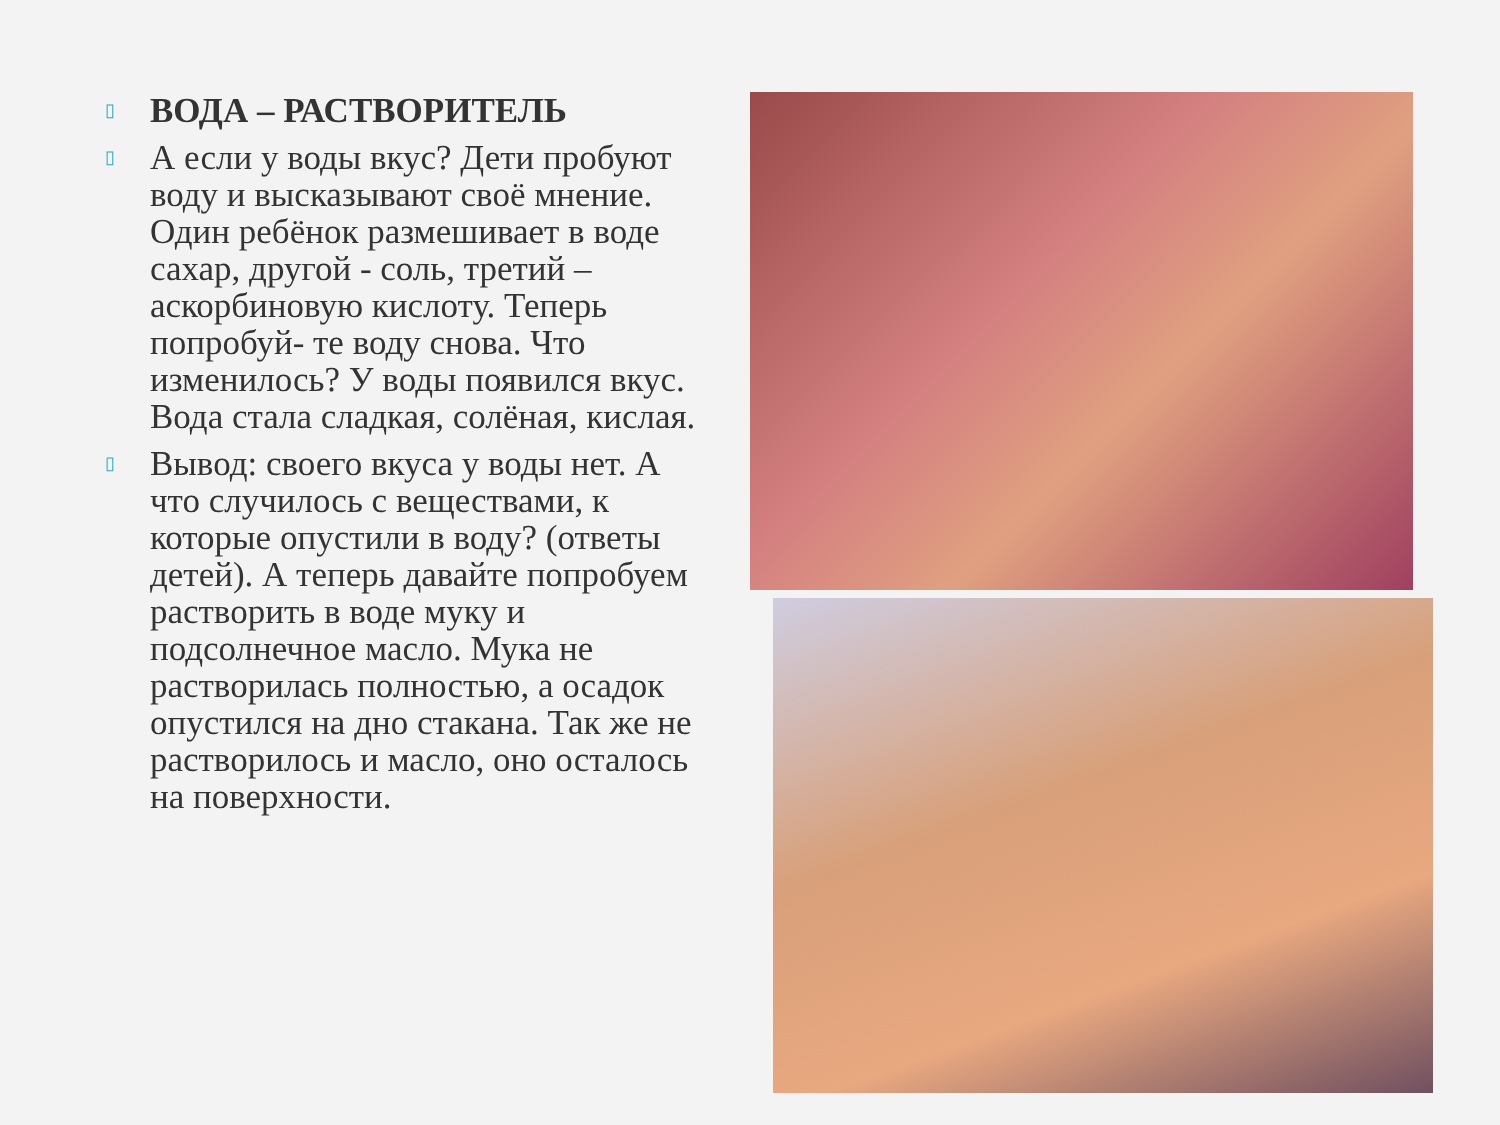▯ ВОДА – РАСТВОРИТЕЛЬ
▯ А если у воды вкус? Дети пробуют воду и высказывают своё мнение. Один ребёнок размешивает в воде сахар, другой - соль, третий – аскорбиновую кислоту. Теперь попробуй- те воду снова. Что изменилось? У воды появился вкус. Вода стала сладкая, солёная, кислая.
▯ Вывод: своего вкуса у воды нет. А что случилось с веществами, к которые опустили в воду? (ответы детей). А теперь давайте попробуем растворить в воде муку и подсолнечное масло. Мука не растворилась полностью, а осадок опустился на дно стакана. Так же не растворилось и масло, оно осталось на поверхности.